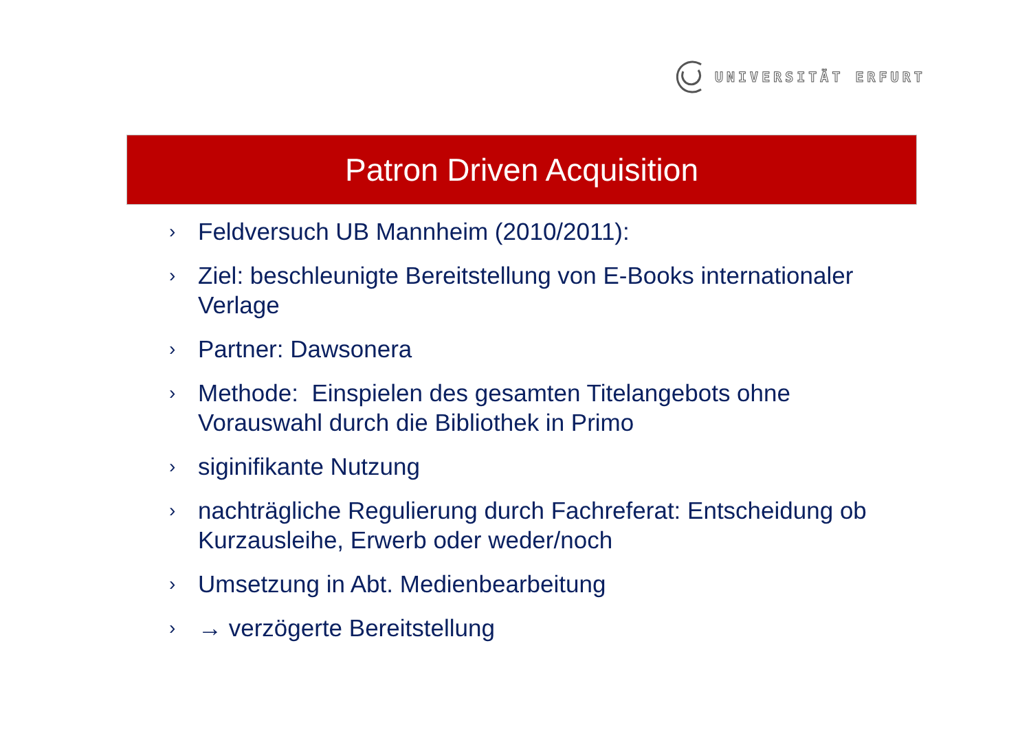UNIVERSITÄT ERFURT
Patron Driven Acquisition
› Feldversuch UB Mannheim (2010/2011):
› Ziel: beschleunigte Bereitstellung von E-Books internationaler Verlage
› Partner: Dawsonera
› Methode: Einspielen des gesamten Titelangebots ohne Vorauswahl durch die Bibliothek in Primo
› siginifikante Nutzung
› nachträgliche Regulierung durch Fachreferat: Entscheidung ob Kurzausleihe, Erwerb oder weder/noch
› Umsetzung in Abt. Medienbearbeitung
› → verzögerte Bereitstellung